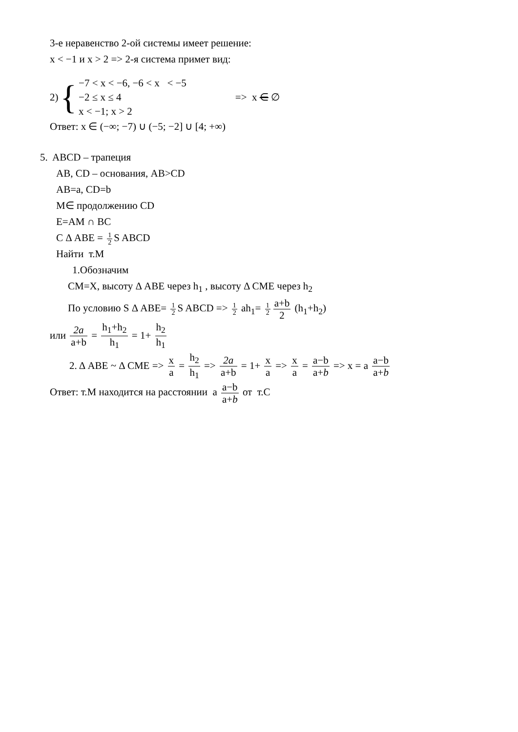3-е неравенство 2-ой системы имеет решение:
x < −1 и x > 2 => 2-я система примет вид:
2) {
−7 < x < −6, −6 < x < −5
−2 ≤ x ≤ 4
x < −1; x > 2
=> x ∈ ∅
Ответ: x ∈ (−∞; −7) ∪ (−5; −2] ∪ [4; +∞)
5. ABCD – трапеция
AB, CD – основания, AB>CD
AB=a, CD=b
M∈ продолжению CD
E=AM ∩ BC
C Δ ABE = 1 2 S ABCD
Найти т.М
1.Обозначим
CM=X, высоту Δ ABE через h<sub>1</sub> , высоту Δ CME через h<sub>2</sub>
По условию S Δ ABE= 1 2 S ABCD => 1 2 ah<sub>1</sub>= 1 2 a+b 2 (h<sub>1</sub>+h<sub>2</sub>)
или 2a a+b = h<sub>1</sub>+h<sub>2</sub> h<sub>1</sub> = 1+ h<sub>2</sub> h<sub>1</sub>
2. Δ ABE ~ Δ CME => x a = h<sub>2</sub> h<sub>1</sub> => 2a a+b = 1+ x a => x a = a−b a+b => x = a a−b a+b
Ответ: т.М находится на расстоянии a a−b a+b от т.С